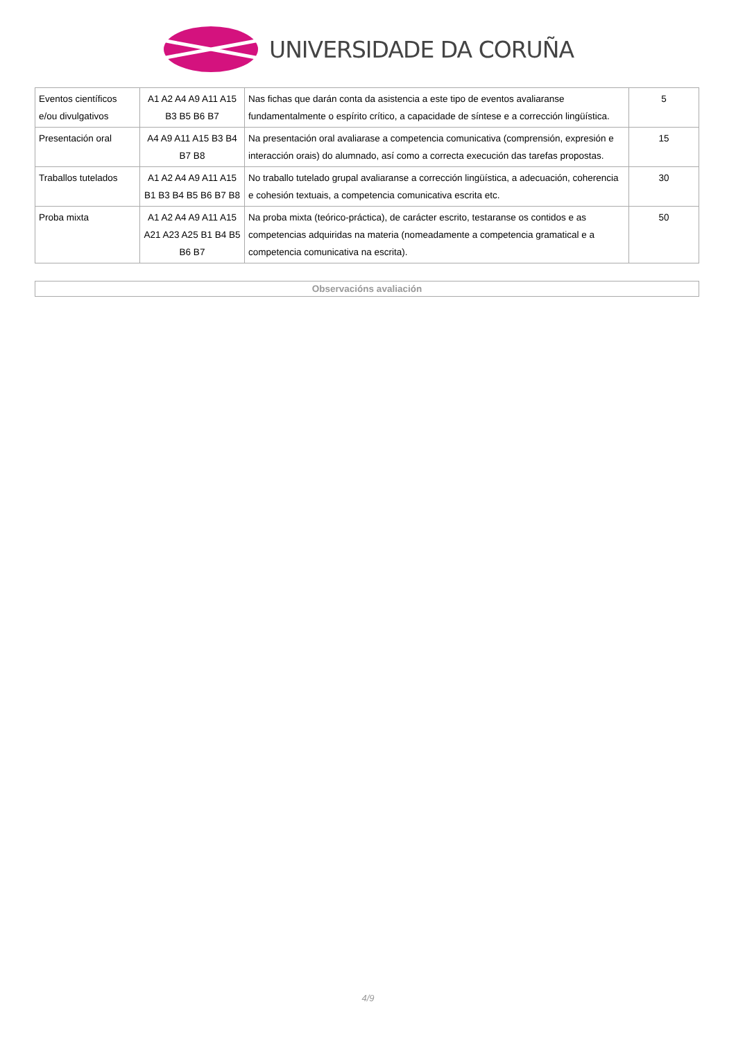UNIVERSIDADE DA CORUÑA
| Eventos científicos e/ou divulgativos | A1 A2 A4 A9 A11 A15 B3 B5 B6 B7 | Nas fichas que darán conta da asistencia a este tipo de eventos avaliaranse fundamentalmente o espírito crítico, a capacidade de síntese e a corrección lingüística. | 5 |
| Presentación oral | A4 A9 A11 A15 B3 B4 B7 B8 | Na presentación oral avaliarase a competencia comunicativa (comprensión, expresión e interacción orais) do alumnado, así como a correcta execución das tarefas propostas. | 15 |
| Traballos tutelados | A1 A2 A4 A9 A11 A15 B1 B3 B4 B5 B6 B7 B8 | No traballo tutelado grupal avaliaranse a corrección lingüística, a adecuación, coherencia e cohesión textuais, a competencia comunicativa escrita etc. | 30 |
| Proba mixta | A1 A2 A4 A9 A11 A15 A21 A23 A25 B1 B4 B5 B6 B7 | Na proba mixta (teórico-práctica), de carácter escrito, testaranse os contidos e as competencias adquiridas na materia (nomeadamente a competencia gramatical e a competencia comunicativa na escrita). | 50 |
Observacións avaliación
4/9